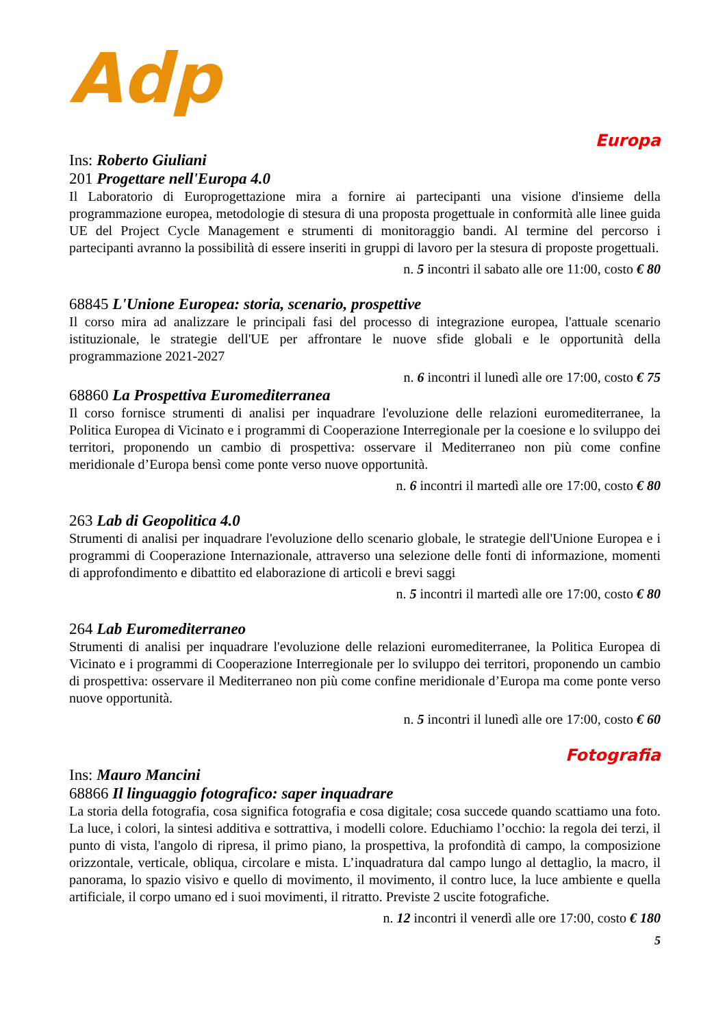Adp
Europa
Ins: Roberto Giuliani
201 Progettare nell'Europa 4.0
Il Laboratorio di Europrogettazione mira a fornire ai partecipanti una visione d'insieme della programmazione europea, metodologie di stesura di una proposta progettuale in conformità alle linee guida UE del Project Cycle Management e strumenti di monitoraggio bandi. Al termine del percorso i partecipanti avranno la possibilità di essere inseriti in gruppi di lavoro per la stesura di proposte progettuali.
n. 5 incontri il sabato alle ore 11:00, costo € 80
68845 L'Unione Europea: storia, scenario, prospettive
Il corso mira ad analizzare le principali fasi del processo di integrazione europea, l'attuale scenario istituzionale, le strategie dell'UE per affrontare le nuove sfide globali e le opportunità della programmazione 2021-2027
n. 6 incontri il lunedì alle ore 17:00, costo € 75
68860 La Prospettiva Euromediterranea
Il corso fornisce strumenti di analisi per inquadrare l'evoluzione delle relazioni euromediterranee, la Politica Europea di Vicinato e i programmi di Cooperazione Interregionale per la coesione e lo sviluppo dei territori, proponendo un cambio di prospettiva: osservare il Mediterraneo non più come confine meridionale d’Europa bensì come ponte verso nuove opportunità.
n. 6 incontri il martedì alle ore 17:00, costo € 80
263 Lab di Geopolitica 4.0
Strumenti di analisi per inquadrare l'evoluzione dello scenario globale, le strategie dell'Unione Europea e i programmi di Cooperazione Internazionale, attraverso una selezione delle fonti di informazione, momenti di approfondimento e dibattito ed elaborazione di articoli e brevi saggi
n. 5 incontri il martedì alle ore 17:00, costo € 80
264 Lab Euromediterraneo
Strumenti di analisi per inquadrare l'evoluzione delle relazioni euromediterranee, la Politica Europea di Vicinato e i programmi di Cooperazione Interregionale per lo sviluppo dei territori, proponendo un cambio di prospettiva: osservare il Mediterraneo non più come confine meridionale d’Europa ma come ponte verso nuove opportunità.
n. 5 incontri il lunedì alle ore 17:00, costo € 60
Fotografia
Ins: Mauro Mancini
68866 Il linguaggio fotografico: saper inquadrare
La storia della fotografia, cosa significa fotografia e cosa digitale; cosa succede quando scattiamo una foto. La luce, i colori, la sintesi additiva e sottrattiva, i modelli colore. Educhiamo l’occhio: la regola dei terzi, il punto di vista, l'angolo di ripresa, il primo piano, la prospettiva, la profondità di campo, la composizione orizzontale, verticale, obliqua, circolare e mista. L’inquadratura dal campo lungo al dettaglio, la macro, il panorama, lo spazio visivo e quello di movimento, il movimento, il contro luce, la luce ambiente e quella artificiale, il corpo umano ed i suoi movimenti, il ritratto. Previste 2 uscite fotografiche.
n. 12 incontri il venerdì alle ore 17:00, costo € 180
5